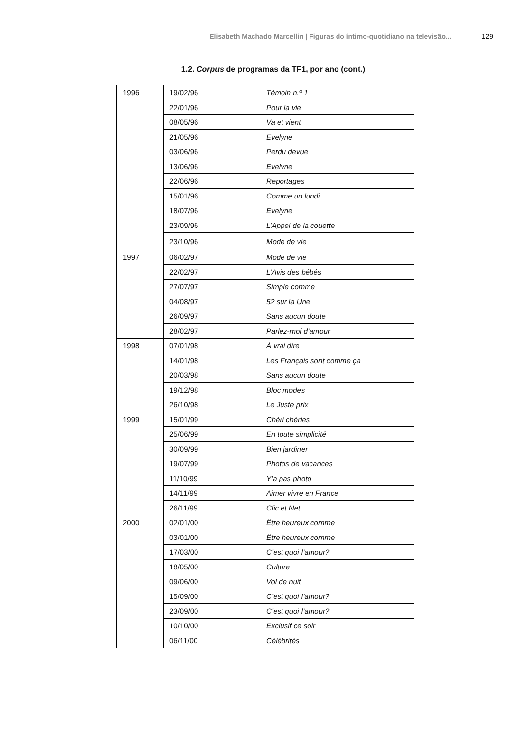Elisabeth Machado Marcellin | Figuras do íntimo-quotidiano na televisão... 129
1.2. Corpus de programas da TF1, por ano (cont.)
| 1996 | 19/02/96 | Témoin n.º 1 |
| | 22/01/96 | Pour la vie |
| | 08/05/96 | Va et vient |
| | 21/05/96 | Evelyne |
| | 03/06/96 | Perdu devue |
| | 13/06/96 | Evelyne |
| | 22/06/96 | Reportages |
| | 15/01/96 | Comme un lundi |
| | 18/07/96 | Evelyne |
| | 23/09/96 | L’Appel de la couette |
| | 23/10/96 | Mode de vie |
| 1997 | 06/02/97 | Mode de vie |
| | 22/02/97 | L’Avis des bébés |
| | 27/07/97 | Simple comme |
| | 04/08/97 | 52 sur la Une |
| | 26/09/97 | Sans aucun doute |
| | 28/02/97 | Parlez-moi d’amour |
| 1998 | 07/01/98 | À vrai dire |
| | 14/01/98 | Les Français sont comme ça |
| | 20/03/98 | Sans aucun doute |
| | 19/12/98 | Bloc modes |
| | 26/10/98 | Le Juste prix |
| 1999 | 15/01/99 | Chéri chéries |
| | 25/06/99 | En toute simplicité |
| | 30/09/99 | Bien jardiner |
| | 19/07/99 | Photos de vacances |
| | 11/10/99 | Y’a pas photo |
| | 14/11/99 | Aimer vivre en France |
| | 26/11/99 | Clic et Net |
| 2000 | 02/01/00 | Être heureux comme |
| | 03/01/00 | Être heureux comme |
| | 17/03/00 | C’est quoi l’amour? |
| | 18/05/00 | Culture |
| | 09/06/00 | Vol de nuit |
| | 15/09/00 | C’est quoi l’amour? |
| | 23/09/00 | C’est quoi l’amour? |
| | 10/10/00 | Exclusif ce soir |
| | 06/11/00 | Célébrités |